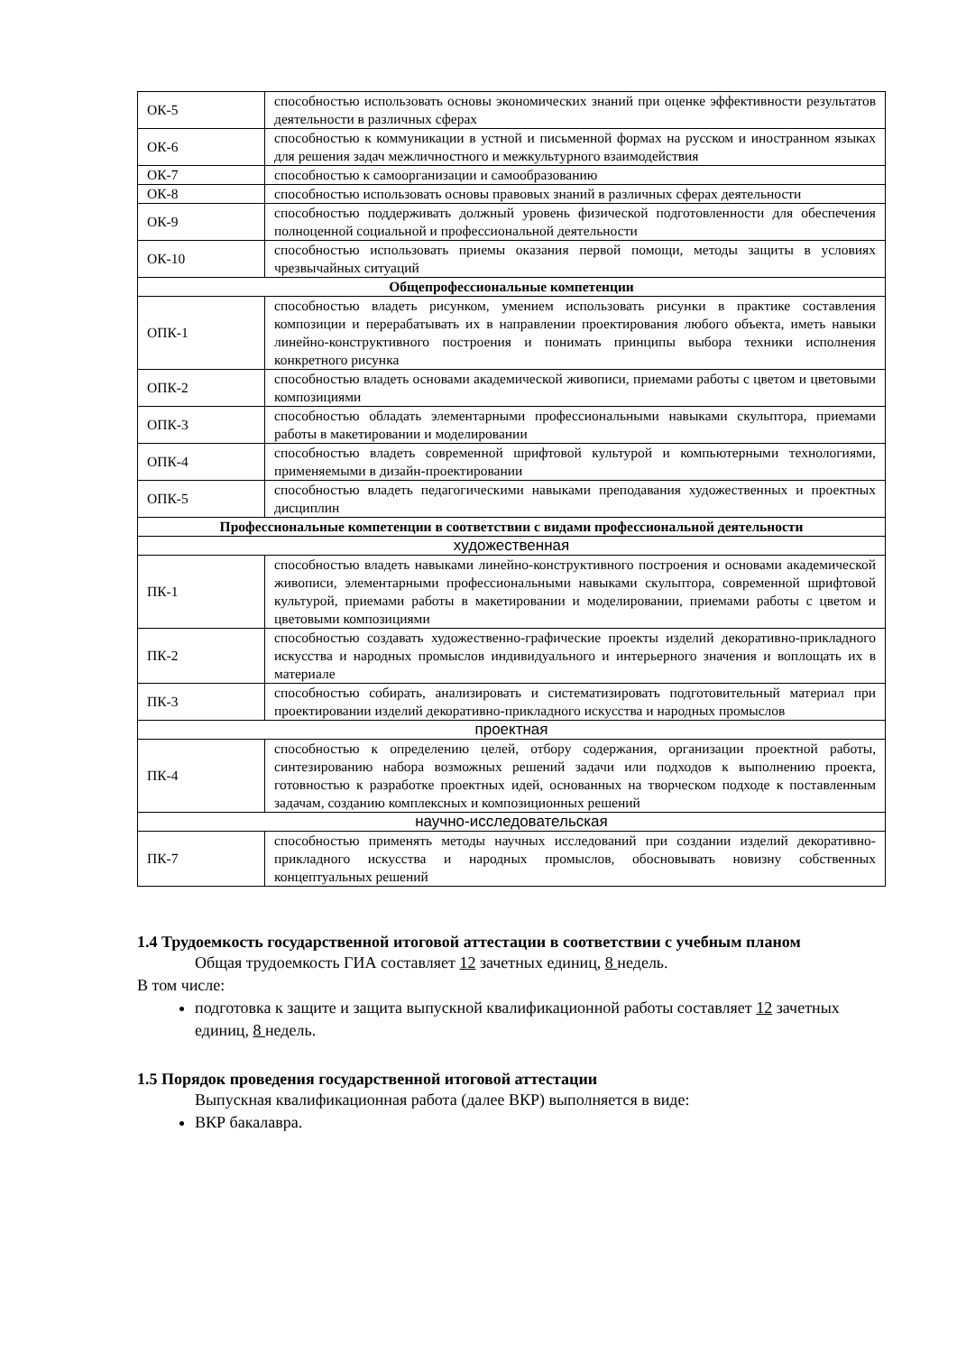| ОК-5 | способностью использовать основы экономических знаний при оценке эффективности результатов деятельности в различных сферах |
| ОК-6 | способностью к коммуникации в устной и письменной формах на русском и иностранном языках для решения задач межличностного и межкультурного взаимодействия |
| ОК-7 | способностью к самоорганизации и самообразованию |
| ОК-8 | способностью использовать основы правовых знаний в различных сферах деятельности |
| ОК-9 | способностью поддерживать должный уровень физической подготовленности для обеспечения полноценной социальной и профессиональной деятельности |
| ОК-10 | способностью использовать приемы оказания первой помощи, методы защиты в условиях чрезвычайных ситуаций |
| Общепрофессиональные компетенции | |
| ОПК-1 | способностью владеть рисунком, умением использовать рисунки в практике составления композиции и перерабатывать их в направлении проектирования любого объекта, иметь навыки линейно-конструктивного построения и понимать принципы выбора техники исполнения конкретного рисунка |
| ОПК-2 | способностью владеть основами академической живописи, приемами работы с цветом и цветовыми композициями |
| ОПК-3 | способностью обладать элементарными профессиональными навыками скульптора, приемами работы в макетировании и моделировании |
| ОПК-4 | способностью владеть современной шрифтовой культурой и компьютерными технологиями, применяемыми в дизайн-проектировании |
| ОПК-5 | способностью владеть педагогическими навыками преподавания художественных и проектных дисциплин |
| Профессиональные компетенции в соответствии с видами профессиональной деятельности | |
| художественная | |
| ПК-1 | способностью владеть навыками линейно-конструктивного построения и основами академической живописи, элементарными профессиональными навыками скульптора, современной шрифтовой культурой, приемами работы в макетировании и моделировании, приемами работы с цветом и цветовыми композициями |
| ПК-2 | способностью создавать художественно-графические проекты изделий декоративно-прикладного искусства и народных промыслов индивидуального и интерьерного значения и воплощать их в материале |
| ПК-3 | способностью собирать, анализировать и систематизировать подготовительный материал при проектировании изделий декоративно-прикладного искусства и народных промыслов |
| проектная | |
| ПК-4 | способностью к определению целей, отбору содержания, организации проектной работы, синтезированию набора возможных решений задачи или подходов к выполнению проекта, готовностью к разработке проектных идей, основанных на творческом подходе к поставленным задачам, созданию комплексных и композиционных решений |
| научно-исследовательская | |
| ПК-7 | способностью применять методы научных исследований при создании изделий декоративно- прикладного искусства и народных промыслов, обосновывать новизну собственных концептуальных решений |
1.4 Трудоемкость государственной итоговой аттестации в соответствии с учебным планом
Общая трудоемкость ГИА составляет 12 зачетных единиц, 8 недель.
В том числе:
подготовка к защите и защита выпускной квалификационной работы составляет 12 зачетных единиц, 8 недель.
1.5 Порядок проведения государственной итоговой аттестации
Выпускная квалификационная работа (далее ВКР) выполняется в виде:
ВКР бакалавра.